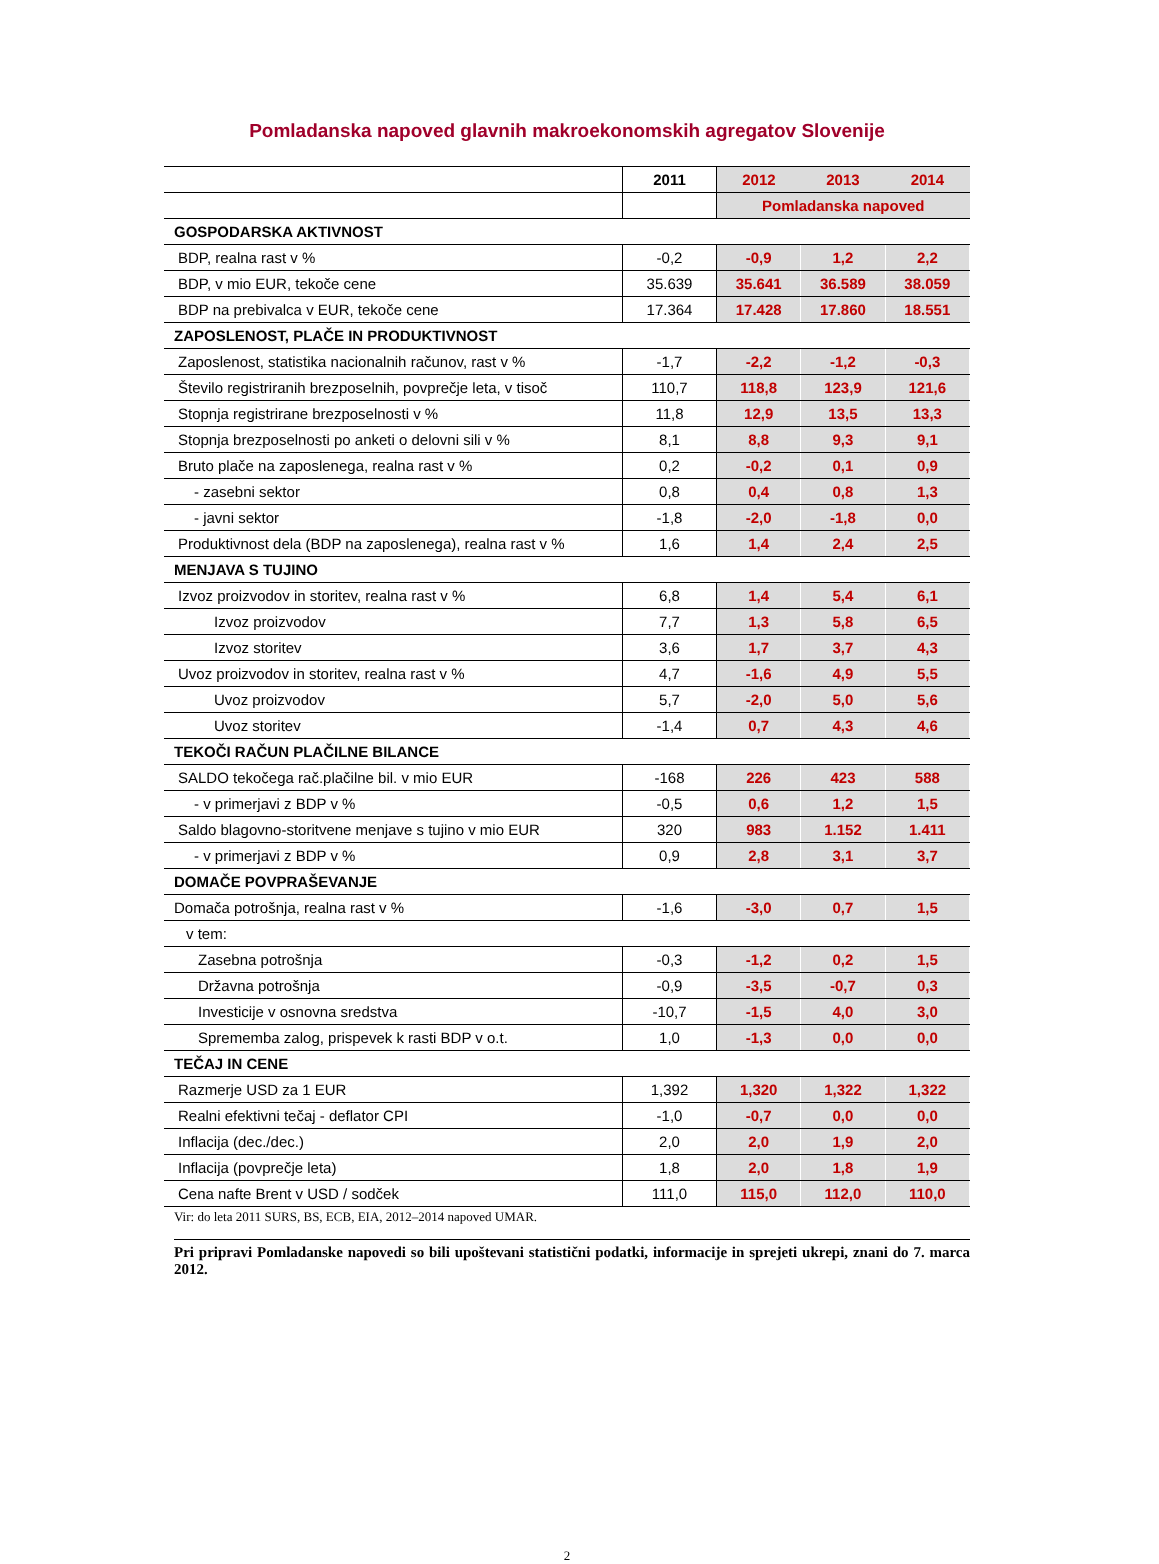Pomladanska napoved glavnih makroekonomskih agregatov Slovenije
| | 2011 | 2012 | 2013 | 2014 |
| --- | --- | --- | --- | --- |
| | | Pomladanska napoved | | |
| GOSPODARSKA AKTIVNOST | | | | |
| BDP, realna rast v % | -0,2 | -0,9 | 1,2 | 2,2 |
| BDP, v mio EUR, tekoče cene | 35.639 | 35.641 | 36.589 | 38.059 |
| BDP na prebivalca v EUR, tekoče cene | 17.364 | 17.428 | 17.860 | 18.551 |
| ZAPOSLENOST, PLAČE IN PRODUKTIVNOST | | | | |
| Zaposlenost, statistika nacionalnih računov, rast v % | -1,7 | -2,2 | -1,2 | -0,3 |
| Število registriranih brezposelnih, povprečje leta, v tisoč | 110,7 | 118,8 | 123,9 | 121,6 |
| Stopnja registrirane brezposelnosti v % | 11,8 | 12,9 | 13,5 | 13,3 |
| Stopnja brezposelnosti po anketi o delovni sili v % | 8,1 | 8,8 | 9,3 | 9,1 |
| Bruto plače na zaposlenega, realna rast v % | 0,2 | -0,2 | 0,1 | 0,9 |
| - zasebni sektor | 0,8 | 0,4 | 0,8 | 1,3 |
| - javni sektor | -1,8 | -2,0 | -1,8 | 0,0 |
| Produktivnost dela (BDP na zaposlenega), realna rast v % | 1,6 | 1,4 | 2,4 | 2,5 |
| MENJAVA S TUJINO | | | | |
| Izvoz proizvodov in storitev, realna rast v % | 6,8 | 1,4 | 5,4 | 6,1 |
| Izvoz proizvodov | 7,7 | 1,3 | 5,8 | 6,5 |
| Izvoz storitev | 3,6 | 1,7 | 3,7 | 4,3 |
| Uvoz proizvodov in storitev, realna rast v % | 4,7 | -1,6 | 4,9 | 5,5 |
| Uvoz proizvodov | 5,7 | -2,0 | 5,0 | 5,6 |
| Uvoz storitev | -1,4 | 0,7 | 4,3 | 4,6 |
| TEKOČI RAČUN PLAČILNE BILANCE | | | | |
| SALDO tekočega rač.plačilne bil. v mio EUR | -168 | 226 | 423 | 588 |
| - v primerjavi z BDP v % | -0,5 | 0,6 | 1,2 | 1,5 |
| Saldo blagovno-storitvene menjave s tujino v mio EUR | 320 | 983 | 1.152 | 1.411 |
| - v primerjavi z BDP v % | 0,9 | 2,8 | 3,1 | 3,7 |
| DOMAČE POVPRAŠEVANJE | | | | |
| Domača potrošnja, realna rast v % | -1,6 | -3,0 | 0,7 | 1,5 |
| v tem: | | | | |
| Zasebna potrošnja | -0,3 | -1,2 | 0,2 | 1,5 |
| Državna potrošnja | -0,9 | -3,5 | -0,7 | 0,3 |
| Investicije v osnovna sredstva | -10,7 | -1,5 | 4,0 | 3,0 |
| Sprememba zalog, prispevek k rasti BDP v o.t. | 1,0 | -1,3 | 0,0 | 0,0 |
| TEČAJ IN CENE | | | | |
| Razmerje USD za 1 EUR | 1,392 | 1,320 | 1,322 | 1,322 |
| Realni efektivni tečaj - deflator CPI | -1,0 | -0,7 | 0,0 | 0,0 |
| Inflacija (dec./dec.) | 2,0 | 2,0 | 1,9 | 2,0 |
| Inflacija (povprečje leta) | 1,8 | 2,0 | 1,8 | 1,9 |
| Cena nafte Brent v USD / sodček | 111,0 | 115,0 | 112,0 | 110,0 |
Vir: do leta 2011 SURS, BS, ECB, EIA, 2012–2014 napoved UMAR.
Pri pripravi Pomladanske napovedi so bili upoštevani statistični podatki, informacije in sprejeti ukrepi, znani do 7. marca 2012.
2